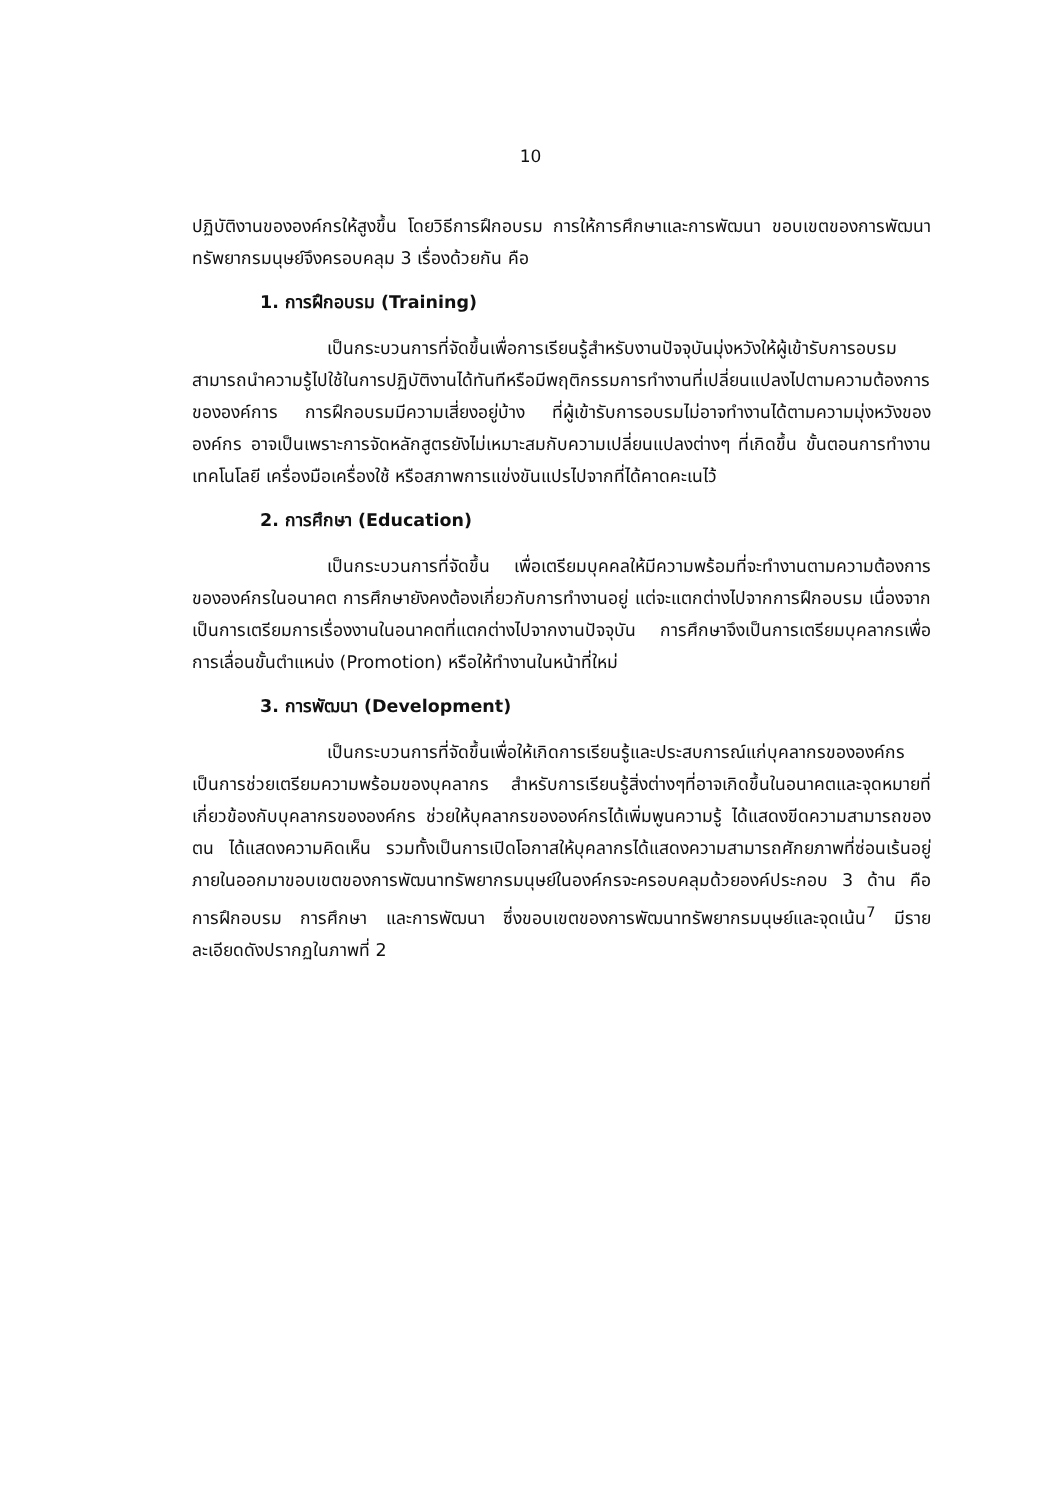10
ปฏิบัติงานขององค์กรให้สูงขึ้น โดยวิธีการฝึกอบรม การให้การศึกษาและการพัฒนา ขอบเขตของการพัฒนาทรัพยากรมนุษย์จึงครอบคลุม 3 เรื่องด้วยกัน คือ
1. การฝึกอบรม (Training)
เป็นกระบวนการที่จัดขึ้นเพื่อการเรียนรู้สำหรับงานปัจจุบันมุ่งหวังให้ผู้เข้ารับการอบรมสามารถนำความรู้ไปใช้ในการปฏิบัติงานได้ทันทีหรือมีพฤติกรรมการทำงานที่เปลี่ยนแปลงไปตามความต้องการขององค์การ การฝึกอบรมมีความเสี่ยงอยู่บ้าง ที่ผู้เข้ารับการอบรมไม่อาจทำงานได้ตามความมุ่งหวังขององค์กร อาจเป็นเพราะการจัดหลักสูตรยังไม่เหมาะสมกับความเปลี่ยนแปลงต่างๆ ที่เกิดขึ้น ขั้นตอนการทำงาน เทคโนโลยี เครื่องมือเครื่องใช้ หรือสภาพการแข่งขันแปรไปจากที่ได้คาดคะเนไว้
2. การศึกษา (Education)
เป็นกระบวนการที่จัดขึ้น เพื่อเตรียมบุคคลให้มีความพร้อมที่จะทำงานตามความต้องการขององค์กรในอนาคต การศึกษายังคงต้องเกี่ยวกับการทำงานอยู่ แต่จะแตกต่างไปจากการฝึกอบรม เนื่องจากเป็นการเตรียมการเรื่องงานในอนาคตที่แตกต่างไปจากงานปัจจุบัน การศึกษาจึงเป็นการเตรียมบุคลากรเพื่อการเลื่อนขั้นตำแหน่ง (Promotion) หรือให้ทำงานในหน้าที่ใหม่
3. การพัฒนา (Development)
เป็นกระบวนการที่จัดขึ้นเพื่อให้เกิดการเรียนรู้และประสบการณ์แก่บุคลากรขององค์กร เป็นการช่วยเตรียมความพร้อมของบุคลากร สำหรับการเรียนรู้สิ่งต่างๆที่อาจเกิดขึ้นในอนาคตและจุดหมายที่เกี่ยวข้องกับบุคลากรขององค์กร ช่วยให้บุคลากรขององค์กรได้เพิ่มพูนความรู้ ได้แสดงขีดความสามารถของตน ได้แสดงความคิดเห็น รวมทั้งเป็นการเปิดโอกาสให้บุคลากรได้แสดงความสามารถศักยภาพที่ซ่อนเร้นอยู่ภายในออกมาขอบเขตของการพัฒนาทรัพยากรมนุษย์ในองค์กรจะครอบคลุมด้วยองค์ประกอบ 3 ด้าน คือ การฝึกอบรม การศึกษา และการพัฒนา ซึ่งขอบเขตของการพัฒนาทรัพยากรมนุษย์และจุดเน้น<sup>7</sup> มีรายละเอียดดังปรากฏในภาพที่ 2